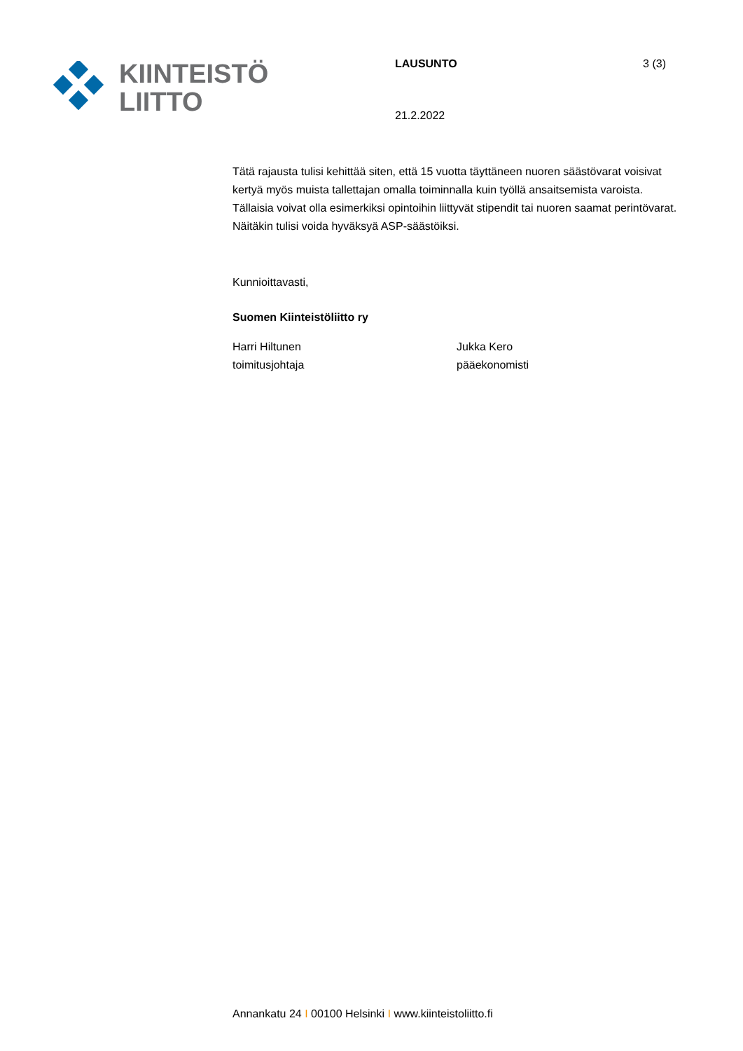KIINTEISTÖ
LIITTO
LAUSUNTO
21.2.2022
3 (3)
Tätä rajausta tulisi kehittää siten, että 15 vuotta täyttäneen nuoren säästövarat voisivat kertyä myös muista tallettajan omalla toiminnalla kuin työllä ansaitsemista varoista. Tällaisia voivat olla esimerkiksi opintoihin liittyvät stipendit tai nuoren saamat perintövarat. Näitäkin tulisi voida hyväksyä ASP-säästöiksi.
Kunnioittavasti,
Suomen Kiinteistöliitto ry
Harri Hiltunen
toimitusjohtaja
Jukka Kero
pääekonomisti
Annankatu 24 I 00100 Helsinki I www.kiinteistoliitto.fi